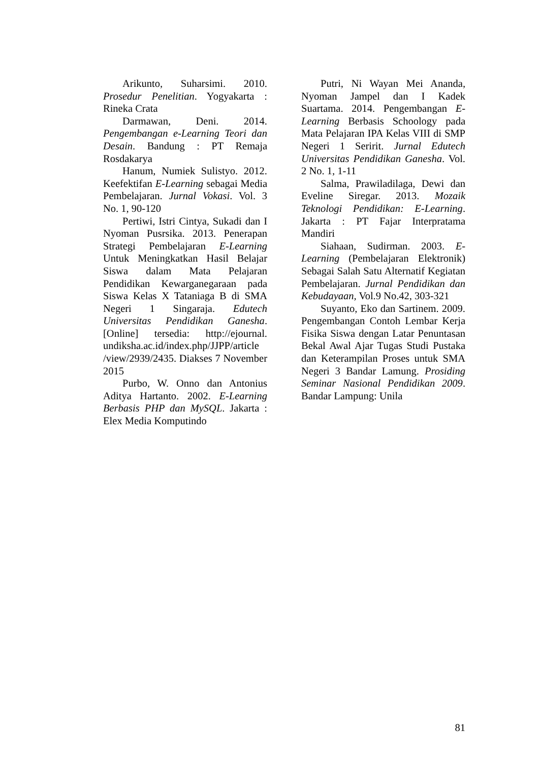Arikunto, Suharsimi. 2010. Prosedur Penelitian. Yogyakarta : Rineka Crata
Darmawan, Deni. 2014. Pengembangan e-Learning Teori dan Desain. Bandung : PT Remaja Rosdakarya
Hanum, Numiek Sulistyo. 2012. Keefektifan E-Learning sebagai Media Pembelajaran. Jurnal Vokasi. Vol. 3 No. 1, 90-120
Pertiwi, Istri Cintya, Sukadi dan I Nyoman Pusrsika. 2013. Penerapan Strategi Pembelajaran E-Learning Untuk Meningkatkan Hasil Belajar Siswa dalam Mata Pelajaran Pendidikan Kewarganegaraan pada Siswa Kelas X Tataniaga B di SMA Negeri 1 Singaraja. Edutech Universitas Pendidikan Ganesha. [Online] tersedia: http://ejournal. undiksha.ac.id/index.php/JJPP/article /view/2939/2435. Diakses 7 November 2015
Purbo, W. Onno dan Antonius Aditya Hartanto. 2002. E-Learning Berbasis PHP dan MySQL. Jakarta : Elex Media Komputindo
Putri, Ni Wayan Mei Ananda, Nyoman Jampel dan I Kadek Suartama. 2014. Pengembangan E-Learning Berbasis Schoology pada Mata Pelajaran IPA Kelas VIII di SMP Negeri 1 Seririt. Jurnal Edutech Universitas Pendidikan Ganesha. Vol. 2 No. 1, 1-11
Salma, Prawiladilaga, Dewi dan Eveline Siregar. 2013. Mozaik Teknologi Pendidikan: E-Learning. Jakarta : PT Fajar Interpratama Mandiri
Siahaan, Sudirman. 2003. E-Learning (Pembelajaran Elektronik) Sebagai Salah Satu Alternatif Kegiatan Pembelajaran. Jurnal Pendidikan dan Kebudayaan, Vol.9 No.42, 303-321
Suyanto, Eko dan Sartinem. 2009. Pengembangan Contoh Lembar Kerja Fisika Siswa dengan Latar Penuntasan Bekal Awal Ajar Tugas Studi Pustaka dan Keterampilan Proses untuk SMA Negeri 3 Bandar Lamung. Prosiding Seminar Nasional Pendidikan 2009. Bandar Lampung: Unila
81